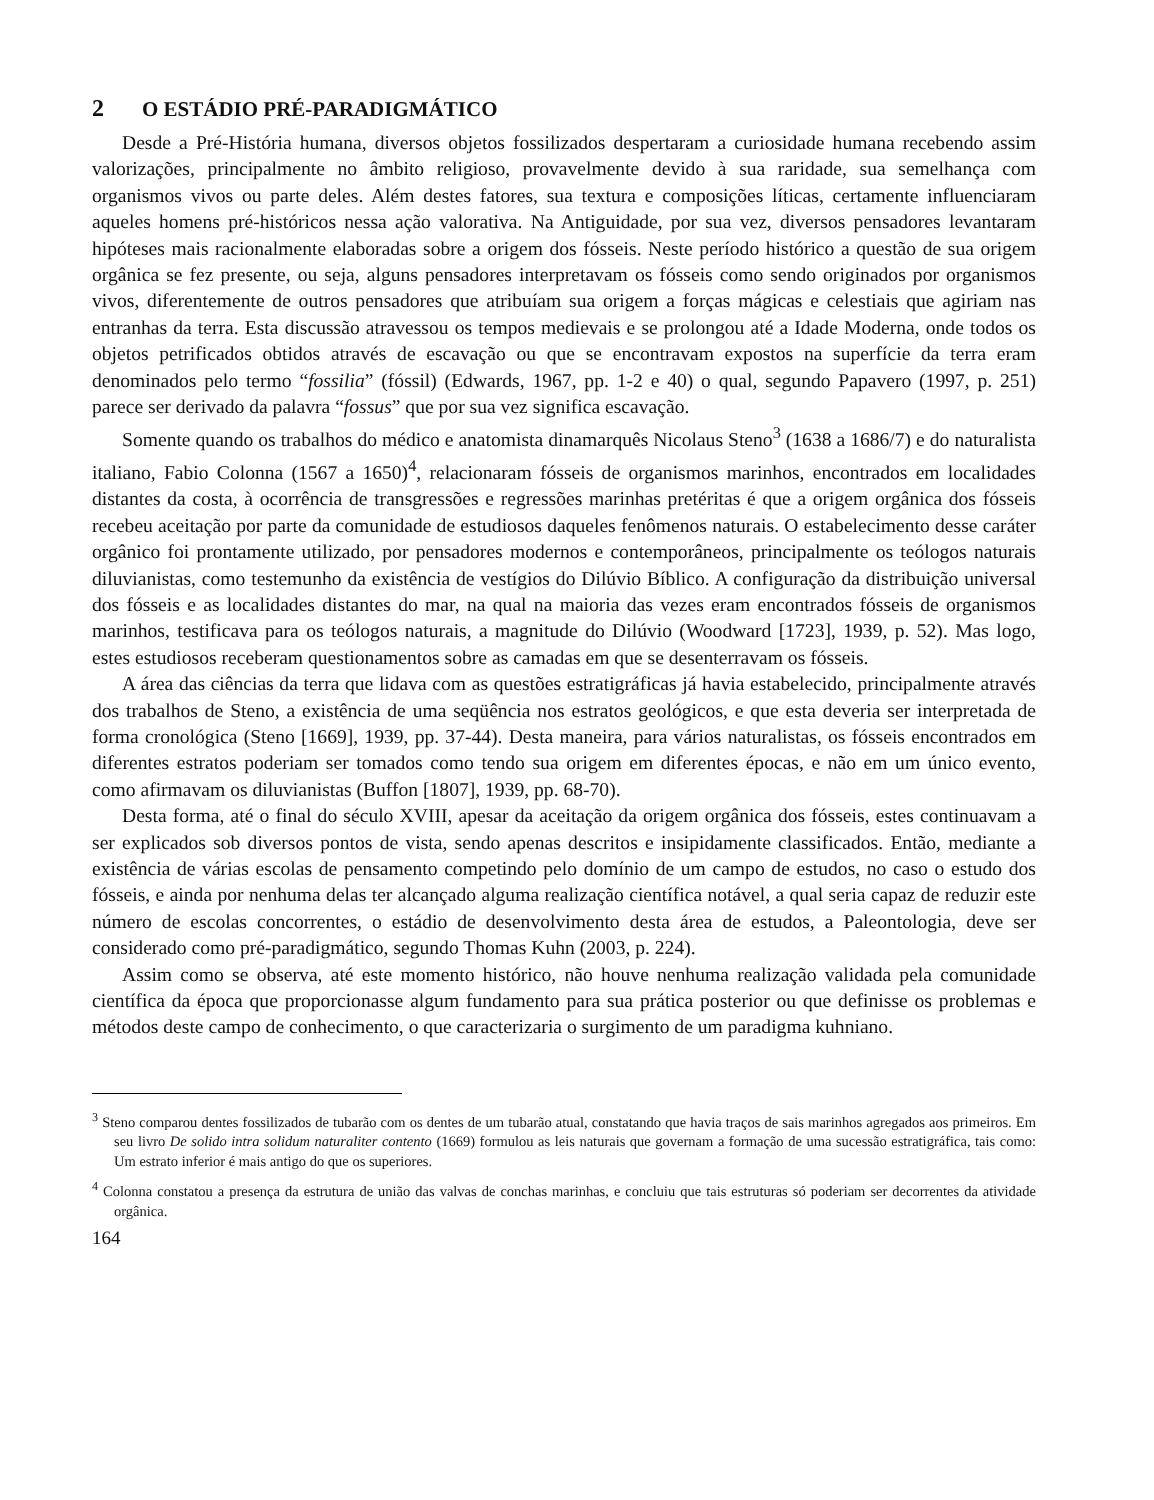2 O ESTÁDIO PRÉ-PARADIGMÁTICO
Desde a Pré-História humana, diversos objetos fossilizados despertaram a curiosidade humana recebendo assim valorizações, principalmente no âmbito religioso, provavelmente devido à sua raridade, sua semelhança com organismos vivos ou parte deles. Além destes fatores, sua textura e composições líticas, certamente influenciaram aqueles homens pré-históricos nessa ação valorativa. Na Antiguidade, por sua vez, diversos pensadores levantaram hipóteses mais racionalmente elaboradas sobre a origem dos fósseis. Neste período histórico a questão de sua origem orgânica se fez presente, ou seja, alguns pensadores interpretavam os fósseis como sendo originados por organismos vivos, diferentemente de outros pensadores que atribuíam sua origem a forças mágicas e celestiais que agiriam nas entranhas da terra. Esta discussão atravessou os tempos medievais e se prolongou até a Idade Moderna, onde todos os objetos petrificados obtidos através de escavação ou que se encontravam expostos na superfície da terra eram denominados pelo termo “fossilia” (fóssil) (Edwards, 1967, pp. 1-2 e 40) o qual, segundo Papavero (1997, p. 251) parece ser derivado da palavra “fossus” que por sua vez significa escavação.
Somente quando os trabalhos do médico e anatomista dinamarquês Nicolaus Steno<sup>3</sup> (1638 a 1686/7) e do naturalista italiano, Fabio Colonna (1567 a 1650)<sup>4</sup>, relacionaram fósseis de organismos marinhos, encontrados em localidades distantes da costa, à ocorrência de transgressões e regressões marinhas pretéritas é que a origem orgânica dos fósseis recebeu aceitação por parte da comunidade de estudiosos daqueles fenômenos naturais. O estabelecimento desse caráter orgânico foi prontamente utilizado, por pensadores modernos e contemporâneos, principalmente os teólogos naturais diluvianistas, como testemunho da existência de vestígios do Dilúvio Bíblico. A configuração da distribuição universal dos fósseis e as localidades distantes do mar, na qual na maioria das vezes eram encontrados fósseis de organismos marinhos, testificava para os teólogos naturais, a magnitude do Dilúvio (Woodward [1723], 1939, p. 52). Mas logo, estes estudiosos receberam questionamentos sobre as camadas em que se desenterravam os fósseis.
A área das ciências da terra que lidava com as questões estratigráficas já havia estabelecido, principalmente através dos trabalhos de Steno, a existência de uma seqüência nos estratos geológicos, e que esta deveria ser interpretada de forma cronológica (Steno [1669], 1939, pp. 37-44). Desta maneira, para vários naturalistas, os fósseis encontrados em diferentes estratos poderiam ser tomados como tendo sua origem em diferentes épocas, e não em um único evento, como afirmavam os diluvianistas (Buffon [1807], 1939, pp. 68-70).
Desta forma, até o final do século XVIII, apesar da aceitação da origem orgânica dos fósseis, estes continuavam a ser explicados sob diversos pontos de vista, sendo apenas descritos e insipidamente classificados. Então, mediante a existência de várias escolas de pensamento competindo pelo domínio de um campo de estudos, no caso o estudo dos fósseis, e ainda por nenhuma delas ter alcançado alguma realização científica notável, a qual seria capaz de reduzir este número de escolas concorrentes, o estádio de desenvolvimento desta área de estudos, a Paleontologia, deve ser considerado como pré-paradigmático, segundo Thomas Kuhn (2003, p. 224).
Assim como se observa, até este momento histórico, não houve nenhuma realização validada pela comunidade científica da época que proporcionasse algum fundamento para sua prática posterior ou que definisse os problemas e métodos deste campo de conhecimento, o que caracterizaria o surgimento de um paradigma kuhniano.
<sup>3</sup> Steno comparou dentes fossilizados de tubarão com os dentes de um tubarão atual, constatando que havia traços de sais marinhos agregados aos primeiros. Em seu livro De solido intra solidum naturaliter contento (1669) formulou as leis naturais que governam a formação de uma sucessão estratigráfica, tais como: Um estrato inferior é mais antigo do que os superiores.
<sup>4</sup> Colonna constatou a presença da estrutura de união das valvas de conchas marinhas, e concluiu que tais estruturas só poderiam ser decorrentes da atividade orgânica.
164